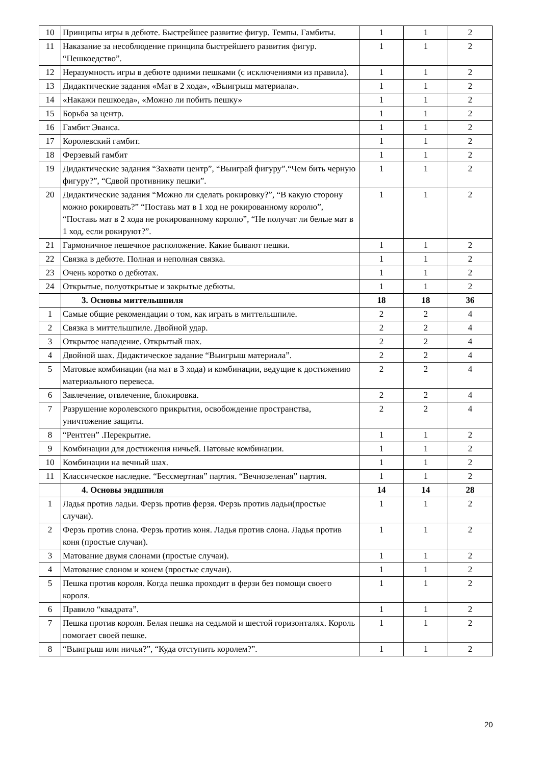| 10 | Принципы игры в дебюте. Быстрейшее развитие фигур. Темпы. Гамбиты. | 1 | 1 | 2 |
| 11 | Наказание за несоблюдение принципа быстрейшего развития фигур. “Пешкоедство”. | 1 | 1 | 2 |
| 12 | Неразумность игры в дебюте одними пешками (с исключениями из правила). | 1 | 1 | 2 |
| 13 | Дидактические задания «Мат в 2 хода», «Выигрыш материала». | 1 | 1 | 2 |
| 14 | «Накажи пешкоеда», «Можно ли побить пешку» | 1 | 1 | 2 |
| 15 | Борьба за центр. | 1 | 1 | 2 |
| 16 | Гамбит Эванса. | 1 | 1 | 2 |
| 17 | Королевский гамбит. | 1 | 1 | 2 |
| 18 | Ферзевый гамбит | 1 | 1 | 2 |
| 19 | Дидактические задания “Захвати центр”, “Выиграй фигуру”.“Чем бить черную фигуру?”, “Сдвой противнику пешки”. | 1 | 1 | 2 |
| 20 | Дидактические задания “Можно ли сделать рокировку?”, “В какую сторону можно рокировать?” “Поставь мат в 1 ход не рокированному королю”, “Поставь мат в 2 хода не рокированному королю”, “Не получат ли белые мат в 1 ход, если рокируют?”. | 1 | 1 | 2 |
| 21 | Гармоничное пешечное расположение. Какие бывают пешки. | 1 | 1 | 2 |
| 22 | Связка в дебюте. Полная и неполная связка. | 1 | 1 | 2 |
| 23 | Очень коротко о дебютах. | 1 | 1 | 2 |
| 24 | Открытые, полуоткрытые и закрытые дебюты. | 1 | 1 | 2 |
| | 3. Основы миттельшпиля | 18 | 18 | 36 |
| 1 | Самые общие рекомендации о том, как играть в миттельшпиле. | 2 | 2 | 4 |
| 2 | Связка в миттельшпиле. Двойной удар. | 2 | 2 | 4 |
| 3 | Открытое нападение. Открытый шах. | 2 | 2 | 4 |
| 4 | Двойной шах. Дидактическое задание “Выигрыш материала”. | 2 | 2 | 4 |
| 5 | Матовые комбинации (на мат в 3 хода) и комбинации, ведущие к достижению материального перевеса. | 2 | 2 | 4 |
| 6 | Завлечение, отвлечение, блокировка. | 2 | 2 | 4 |
| 7 | Разрушение королевского прикрытия, освобождение пространства, уничтожение защиты. | 2 | 2 | 4 |
| 8 | “Рентген” .Перекрытие. | 1 | 1 | 2 |
| 9 | Комбинации для достижения ничьей. Патовые комбинации. | 1 | 1 | 2 |
| 10 | Комбинации на вечный шах. | 1 | 1 | 2 |
| 11 | Классическое наследие. “Бессмертная” партия. “Вечнозеленая” партия. | 1 | 1 | 2 |
| | 4. Основы эндшпиля | 14 | 14 | 28 |
| 1 | Ладья против ладьи. Ферзь против ферзя. Ферзь против ладьи(простые случаи). | 1 | 1 | 2 |
| 2 | Ферзь против слона. Ферзь против коня. Ладья против слона. Ладья против коня (простые случаи). | 1 | 1 | 2 |
| 3 | Матование двумя слонами (простые случаи). | 1 | 1 | 2 |
| 4 | Матование слоном и конем (простые случаи). | 1 | 1 | 2 |
| 5 | Пешка против короля. Когда пешка проходит в ферзи без помощи своего короля. | 1 | 1 | 2 |
| 6 | Правило “квадрата”. | 1 | 1 | 2 |
| 7 | Пешка против короля. Белая пешка на седьмой и шестой горизонталях. Король помогает своей пешке. | 1 | 1 | 2 |
| 8 | “Выигрыш или ничья?”, “Куда отступить королем?”. | 1 | 1 | 2 |
20